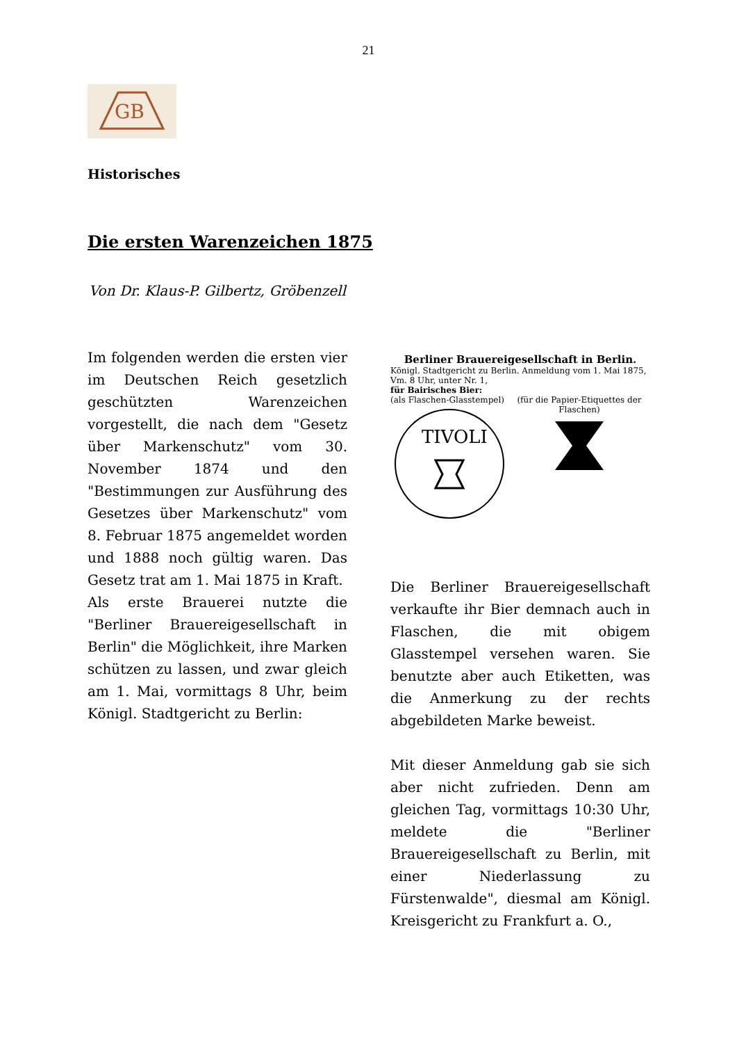21
GB
Historisches
Die ersten Warenzeichen 1875
Von Dr. Klaus-P. Gilbertz, Gröbenzell
Im folgenden werden die ersten vier im Deutschen Reich gesetzlich geschützten Warenzeichen vorgestellt, die nach dem "Gesetz über Markenschutz" vom 30. November 1874 und den "Bestimmungen zur Ausführung des Gesetzes über Markenschutz" vom 8. Februar 1875 angemeldet worden und 1888 noch gültig waren. Das Gesetz trat am 1. Mai 1875 in Kraft.
Als erste Brauerei nutzte die "Berliner Brauereigesellschaft in Berlin" die Möglichkeit, ihre Marken schützen zu lassen, und zwar gleich am 1. Mai, vormittags 8 Uhr, beim Königl. Stadtgericht zu Berlin:
Berliner Brauereigesellschaft in Berlin.
Königl. Stadtgericht zu Berlin. Anmeldung vom 1. Mai 1875, Vm. 8 Uhr, unter Nr. 1,
für Bairisches Bier:
(als Flaschen-Glasstempel)
TIVOLI
(für die Papier-Etiquettes der Flaschen)
Die Berliner Brauereigesellschaft verkaufte ihr Bier demnach auch in Flaschen, die mit obigem Glasstempel versehen waren. Sie benutzte aber auch Etiketten, was die Anmerkung zu der rechts abgebildeten Marke beweist.
Mit dieser Anmeldung gab sie sich aber nicht zufrieden. Denn am gleichen Tag, vormittags 10:30 Uhr, meldete die "Berliner Brauereigesellschaft zu Berlin, mit einer Niederlassung zu Fürstenwalde", diesmal am Königl. Kreisgericht zu Frankfurt a. O.,